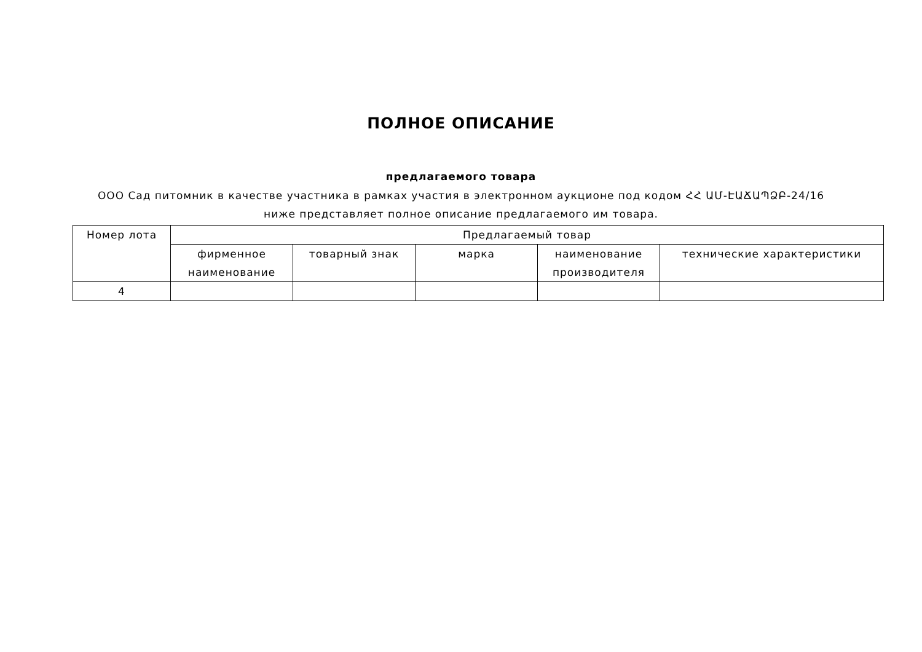ПОЛНОЕ ОПИСАНИЕ
предлагаемого товара
ООО Сад питомник в качестве участника в рамках участия в электронном аукционе под кодом ՀՀ ԱՄ-ԷԱՃԱՊՁԲ-24/16 ниже представляет полное описание предлагаемого им товара.
| Номер лота | Предлагаемый товар | | | | |
| --- | --- | --- | --- | --- | --- |
| | фирменное наименование | товарный знак | марка | наименование производителя | технические характеристики |
| 4 | | | | | |